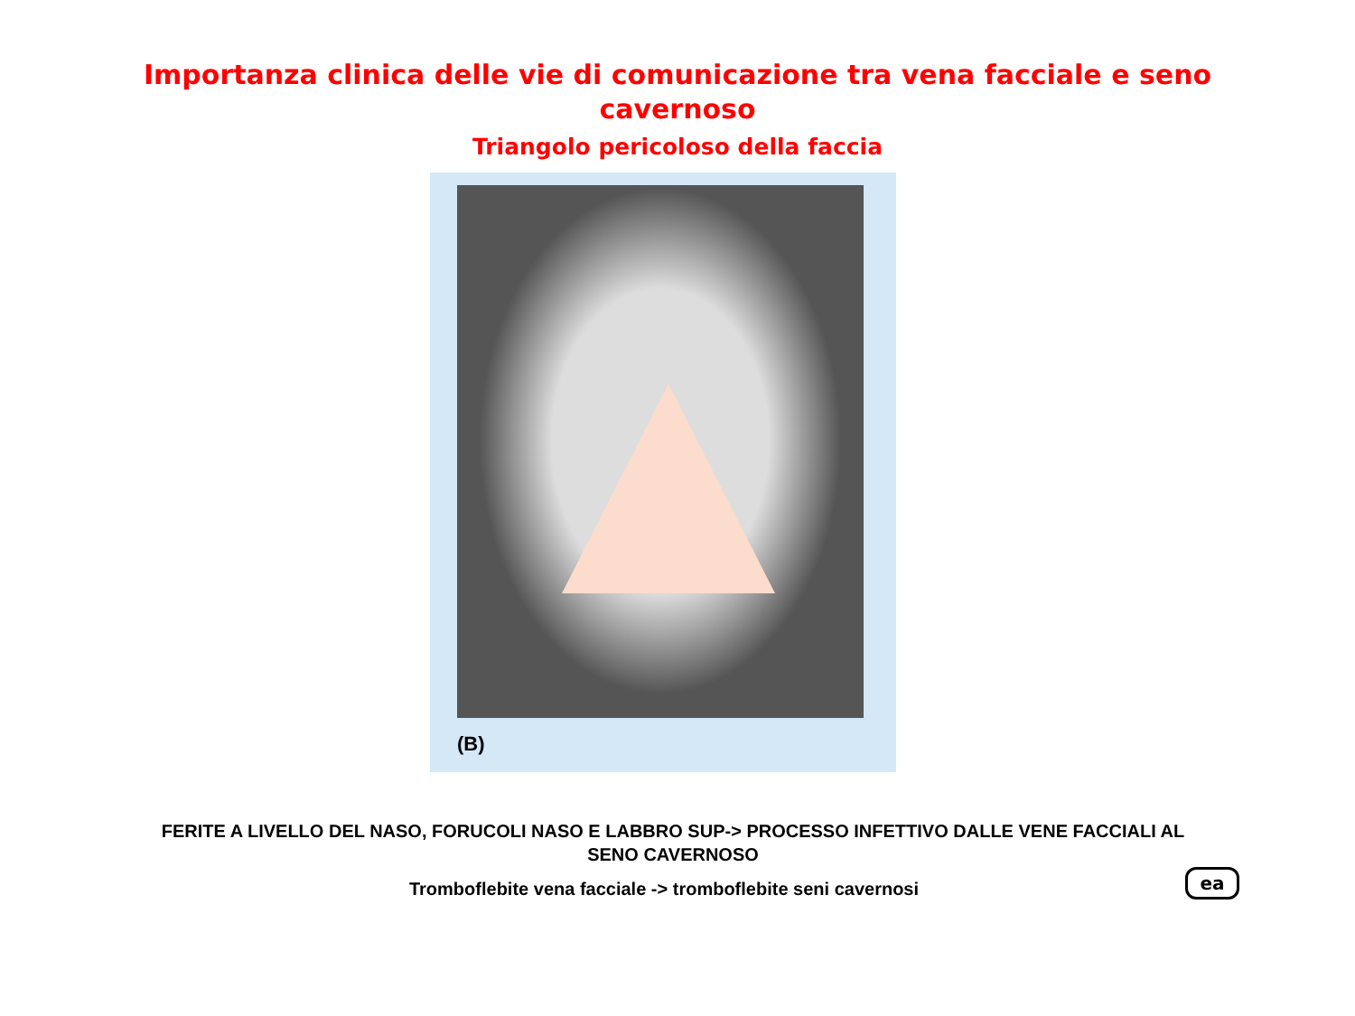Importanza clinica delle vie di comunicazione tra vena facciale e seno cavernoso
Triangolo pericoloso della faccia
(B)
FERITE A LIVELLO DEL NASO, FORUCOLI NASO E LABBRO SUP-> PROCESSO INFETTIVO DALLE VENE FACCIALI AL SENO CAVERNOSO
Tromboflebite vena facciale -> tromboflebite seni cavernosi
ea